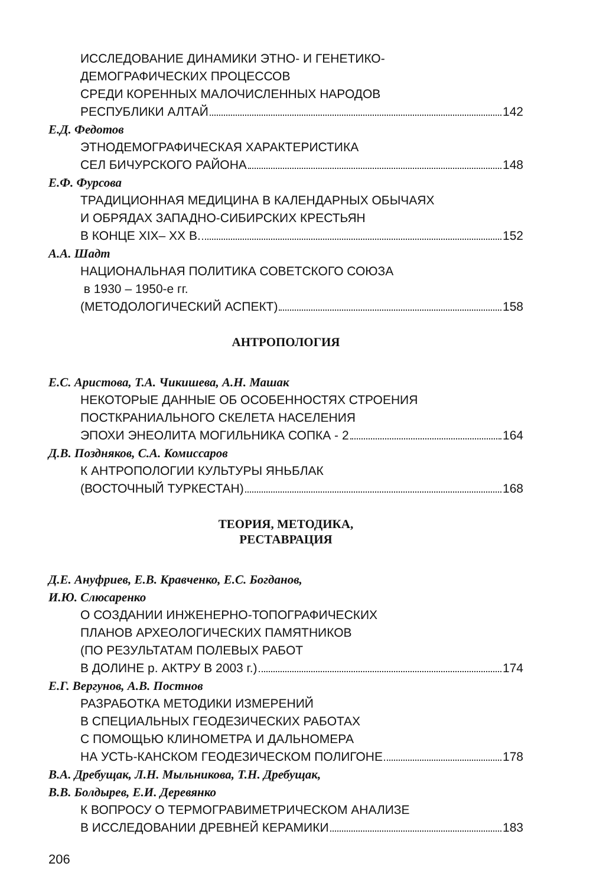ИССЛЕДОВАНИЕ ДИНАМИКИ ЭТНО- И ГЕНЕТИКО-
ДЕМОГРАФИЧЕСКИХ ПРОЦЕССОВ
СРЕДИ КОРЕННЫХ МАЛОЧИСЛЕННЫХ НАРОДОВ
РЕСПУБЛИКИ АЛТАЙ 142
Е.Д. Федотов
ЭТНОДЕМОГРАФИЧЕСКАЯ ХАРАКТЕРИСТИКА
СЕЛ БИЧУРСКОГО РАЙОНА 148
Е.Ф. Фурсова
ТРАДИЦИОННАЯ МЕДИЦИНА В КАЛЕНДАРНЫХ ОБЫЧАЯХ
И ОБРЯДАХ ЗАПАДНО-СИБИРСКИХ КРЕСТЬЯН
В КОНЦЕ XIX– XX В. 152
А.А. Шадт
НАЦИОНАЛЬНАЯ ПОЛИТИКА СОВЕТСКОГО СОЮЗА
в 1930 – 1950-е гг.
(МЕТОДОЛОГИЧЕСКИЙ АСПЕКТ) 158
АНТРОПОЛОГИЯ
Е.С. Аристова, Т.А. Чикишева, А.Н. Машак
НЕКОТОРЫЕ ДАННЫЕ ОБ ОСОБЕННОСТЯХ СТРОЕНИЯ
ПОСТКРАНИАЛЬНОГО СКЕЛЕТА НАСЕЛЕНИЯ
ЭПОХИ ЭНЕОЛИТА МОГИЛЬНИКА СОПКА - 2 164
Д.В. Поздняков, С.А. Комиссаров
К АНТРОПОЛОГИИ КУЛЬТУРЫ ЯНЬБЛАК
(ВОСТОЧНЫЙ ТУРКЕСТАН) 168
ТЕОРИЯ, МЕТОДИКА,
РЕСТАВРАЦИЯ
Д.Е. Ануфриев, Е.В. Кравченко, Е.С. Богданов,
И.Ю. Слюсаренко
О СОЗДАНИИ ИНЖЕНЕРНО-ТОПОГРАФИЧЕСКИХ
ПЛАНОВ АРХЕОЛОГИЧЕСКИХ ПАМЯТНИКОВ
(ПО РЕЗУЛЬТАТАМ ПОЛЕВЫХ РАБОТ
В ДОЛИНЕ р. АКТРУ В 2003 г.) 174
Е.Г. Вергунов, А.В. Постнов
РАЗРАБОТКА МЕТОДИКИ ИЗМЕРЕНИЙ
В СПЕЦИАЛЬНЫХ ГЕОДЕЗИЧЕСКИХ РАБОТАХ
С ПОМОЩЬЮ КЛИНОМЕТРА И ДАЛЬНОМЕРА
НА УСТЬ-КАНСКОМ ГЕОДЕЗИЧЕСКОМ ПОЛИГОНЕ 178
В.А. Дребущак, Л.Н. Мыльникова, Т.Н. Дребущак,
В.В. Болдырев, Е.И. Деревянко
К ВОПРОСУ О ТЕРМОГРАВИМЕТРИЧЕСКОМ АНАЛИЗЕ
В ИССЛЕДОВАНИИ ДРЕВНЕЙ КЕРАМИКИ 183
206